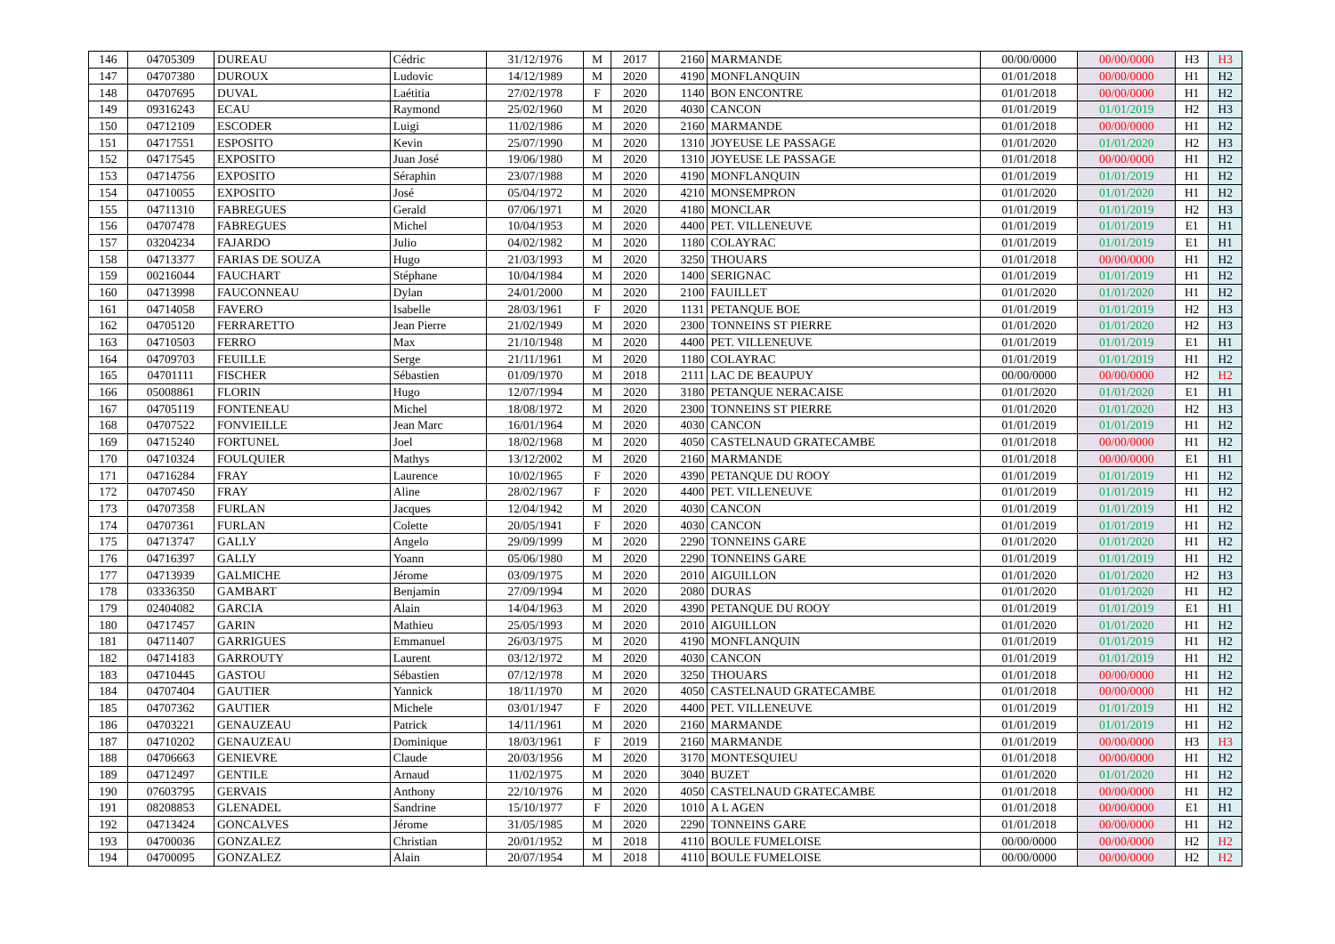| 146 | 04705309 | DUREAU | Cédric | 31/12/1976 | M | 2017 | 2160 | MARMANDE | 00/00/0000 | 00/00/0000 | H3 | H3 |
| 147 | 04707380 | DUROUX | Ludovic | 14/12/1989 | M | 2020 | 4190 | MONFLANQUIN | 01/01/2018 | 00/00/0000 | H1 | H2 |
| 148 | 04707695 | DUVAL | Laétitia | 27/02/1978 | F | 2020 | 1140 | BON ENCONTRE | 01/01/2018 | 00/00/0000 | H1 | H2 |
| 149 | 09316243 | ECAU | Raymond | 25/02/1960 | M | 2020 | 4030 | CANCON | 01/01/2019 | 01/01/2019 | H2 | H3 |
| 150 | 04712109 | ESCODER | Luigi | 11/02/1986 | M | 2020 | 2160 | MARMANDE | 01/01/2018 | 00/00/0000 | H1 | H2 |
| 151 | 04717551 | ESPOSITO | Kevin | 25/07/1990 | M | 2020 | 1310 | JOYEUSE LE PASSAGE | 01/01/2020 | 01/01/2020 | H2 | H3 |
| 152 | 04717545 | EXPOSITO | Juan José | 19/06/1980 | M | 2020 | 1310 | JOYEUSE LE PASSAGE | 01/01/2018 | 00/00/0000 | H1 | H2 |
| 153 | 04714756 | EXPOSITO | Séraphin | 23/07/1988 | M | 2020 | 4190 | MONFLANQUIN | 01/01/2019 | 01/01/2019 | H1 | H2 |
| 154 | 04710055 | EXPOSITO | José | 05/04/1972 | M | 2020 | 4210 | MONSEMPRON | 01/01/2020 | 01/01/2020 | H1 | H2 |
| 155 | 04711310 | FABREGUES | Gerald | 07/06/1971 | M | 2020 | 4180 | MONCLAR | 01/01/2019 | 01/01/2019 | H2 | H3 |
| 156 | 04707478 | FABREGUES | Michel | 10/04/1953 | M | 2020 | 4400 | PET. VILLENEUVE | 01/01/2019 | 01/01/2019 | E1 | H1 |
| 157 | 03204234 | FAJARDO | Julio | 04/02/1982 | M | 2020 | 1180 | COLAYRAC | 01/01/2019 | 01/01/2019 | E1 | H1 |
| 158 | 04713377 | FARIAS DE SOUZA | Hugo | 21/03/1993 | M | 2020 | 3250 | THOUARS | 01/01/2018 | 00/00/0000 | H1 | H2 |
| 159 | 00216044 | FAUCHART | Stéphane | 10/04/1984 | M | 2020 | 1400 | SERIGNAC | 01/01/2019 | 01/01/2019 | H1 | H2 |
| 160 | 04713998 | FAUCONNEAU | Dylan | 24/01/2000 | M | 2020 | 2100 | FAUILLET | 01/01/2020 | 01/01/2020 | H1 | H2 |
| 161 | 04714058 | FAVERO | Isabelle | 28/03/1961 | F | 2020 | 1131 | PETANQUE BOE | 01/01/2019 | 01/01/2019 | H2 | H3 |
| 162 | 04705120 | FERRARETTO | Jean Pierre | 21/02/1949 | M | 2020 | 2300 | TONNEINS ST PIERRE | 01/01/2020 | 01/01/2020 | H2 | H3 |
| 163 | 04710503 | FERRO | Max | 21/10/1948 | M | 2020 | 4400 | PET. VILLENEUVE | 01/01/2019 | 01/01/2019 | E1 | H1 |
| 164 | 04709703 | FEUILLE | Serge | 21/11/1961 | M | 2020 | 1180 | COLAYRAC | 01/01/2019 | 01/01/2019 | H1 | H2 |
| 165 | 04701111 | FISCHER | Sébastien | 01/09/1970 | M | 2018 | 2111 | LAC DE BEAUPUY | 00/00/0000 | 00/00/0000 | H2 | H2 |
| 166 | 05008861 | FLORIN | Hugo | 12/07/1994 | M | 2020 | 3180 | PETANQUE NERACAISE | 01/01/2020 | 01/01/2020 | E1 | H1 |
| 167 | 04705119 | FONTENEAU | Michel | 18/08/1972 | M | 2020 | 2300 | TONNEINS ST PIERRE | 01/01/2020 | 01/01/2020 | H2 | H3 |
| 168 | 04707522 | FONVIEILLE | Jean Marc | 16/01/1964 | M | 2020 | 4030 | CANCON | 01/01/2019 | 01/01/2019 | H1 | H2 |
| 169 | 04715240 | FORTUNEL | Joel | 18/02/1968 | M | 2020 | 4050 | CASTELNAUD GRATECAMBE | 01/01/2018 | 00/00/0000 | H1 | H2 |
| 170 | 04710324 | FOULQUIER | Mathys | 13/12/2002 | M | 2020 | 2160 | MARMANDE | 01/01/2018 | 00/00/0000 | E1 | H1 |
| 171 | 04716284 | FRAY | Laurence | 10/02/1965 | F | 2020 | 4390 | PETANQUE DU ROOY | 01/01/2019 | 01/01/2019 | H1 | H2 |
| 172 | 04707450 | FRAY | Aline | 28/02/1967 | F | 2020 | 4400 | PET. VILLENEUVE | 01/01/2019 | 01/01/2019 | H1 | H2 |
| 173 | 04707358 | FURLAN | Jacques | 12/04/1942 | M | 2020 | 4030 | CANCON | 01/01/2019 | 01/01/2019 | H1 | H2 |
| 174 | 04707361 | FURLAN | Colette | 20/05/1941 | F | 2020 | 4030 | CANCON | 01/01/2019 | 01/01/2019 | H1 | H2 |
| 175 | 04713747 | GALLY | Angelo | 29/09/1999 | M | 2020 | 2290 | TONNEINS GARE | 01/01/2020 | 01/01/2020 | H1 | H2 |
| 176 | 04716397 | GALLY | Yoann | 05/06/1980 | M | 2020 | 2290 | TONNEINS GARE | 01/01/2019 | 01/01/2019 | H1 | H2 |
| 177 | 04713939 | GALMICHE | Jérome | 03/09/1975 | M | 2020 | 2010 | AIGUILLON | 01/01/2020 | 01/01/2020 | H2 | H3 |
| 178 | 03336350 | GAMBART | Benjamin | 27/09/1994 | M | 2020 | 2080 | DURAS | 01/01/2020 | 01/01/2020 | H1 | H2 |
| 179 | 02404082 | GARCIA | Alain | 14/04/1963 | M | 2020 | 4390 | PETANQUE DU ROOY | 01/01/2019 | 01/01/2019 | E1 | H1 |
| 180 | 04717457 | GARIN | Mathieu | 25/05/1993 | M | 2020 | 2010 | AIGUILLON | 01/01/2020 | 01/01/2020 | H1 | H2 |
| 181 | 04711407 | GARRIGUES | Emmanuel | 26/03/1975 | M | 2020 | 4190 | MONFLANQUIN | 01/01/2019 | 01/01/2019 | H1 | H2 |
| 182 | 04714183 | GARROUTY | Laurent | 03/12/1972 | M | 2020 | 4030 | CANCON | 01/01/2019 | 01/01/2019 | H1 | H2 |
| 183 | 04710445 | GASTOU | Sébastien | 07/12/1978 | M | 2020 | 3250 | THOUARS | 01/01/2018 | 00/00/0000 | H1 | H2 |
| 184 | 04707404 | GAUTIER | Yannick | 18/11/1970 | M | 2020 | 4050 | CASTELNAUD GRATECAMBE | 01/01/2018 | 00/00/0000 | H1 | H2 |
| 185 | 04707362 | GAUTIER | Michele | 03/01/1947 | F | 2020 | 4400 | PET. VILLENEUVE | 01/01/2019 | 01/01/2019 | H1 | H2 |
| 186 | 04703221 | GENAUZEAU | Patrick | 14/11/1961 | M | 2020 | 2160 | MARMANDE | 01/01/2019 | 01/01/2019 | H1 | H2 |
| 187 | 04710202 | GENAUZEAU | Dominique | 18/03/1961 | F | 2019 | 2160 | MARMANDE | 01/01/2019 | 00/00/0000 | H3 | H3 |
| 188 | 04706663 | GENIEVRE | Claude | 20/03/1956 | M | 2020 | 3170 | MONTESQUIEU | 01/01/2018 | 00/00/0000 | H1 | H2 |
| 189 | 04712497 | GENTILE | Arnaud | 11/02/1975 | M | 2020 | 3040 | BUZET | 01/01/2020 | 01/01/2020 | H1 | H2 |
| 190 | 07603795 | GERVAIS | Anthony | 22/10/1976 | M | 2020 | 4050 | CASTELNAUD GRATECAMBE | 01/01/2018 | 00/00/0000 | H1 | H2 |
| 191 | 08208853 | GLENADEL | Sandrine | 15/10/1977 | F | 2020 | 1010 | A L AGEN | 01/01/2018 | 00/00/0000 | E1 | H1 |
| 192 | 04713424 | GONCALVES | Jérome | 31/05/1985 | M | 2020 | 2290 | TONNEINS GARE | 01/01/2018 | 00/00/0000 | H1 | H2 |
| 193 | 04700036 | GONZALEZ | Christian | 20/01/1952 | M | 2018 | 4110 | BOULE FUMELOISE | 00/00/0000 | 00/00/0000 | H2 | H2 |
| 194 | 04700095 | GONZALEZ | Alain | 20/07/1954 | M | 2018 | 4110 | BOULE FUMELOISE | 00/00/0000 | 00/00/0000 | H2 | H2 |